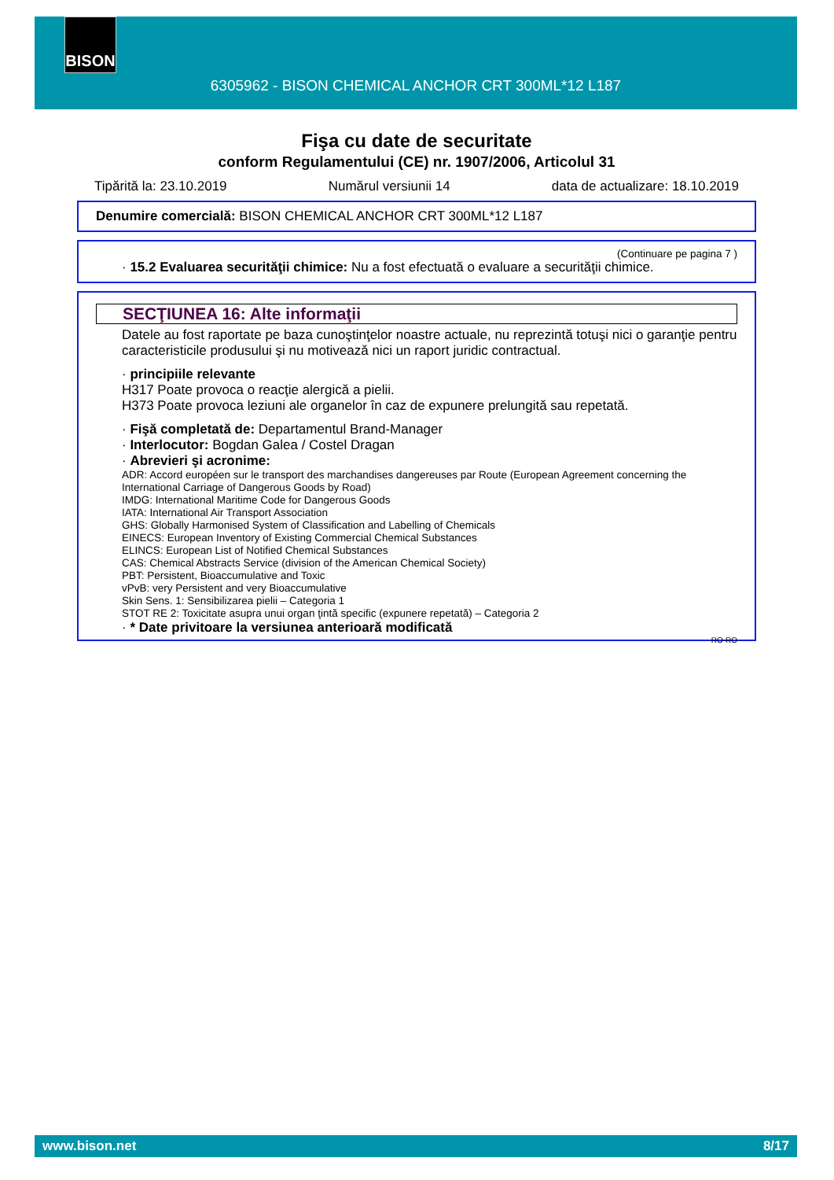BISON
6305962 - BISON CHEMICAL ANCHOR CRT 300ML*12 L187
Fişa cu date de securitate
conform Regulamentului (CE) nr. 1907/2006, Articolul 31
Tipărită la: 23.10.2019 Numărul versiunii 14 data de actualizare: 18.10.2019
Denumire comercială: BISON CHEMICAL ANCHOR CRT 300ML*12 L187
(Continuare pe pagina 7 )
· 15.2 Evaluarea securităţii chimice: Nu a fost efectuată o evaluare a securităţii chimice.
SECŢIUNEA 16: Alte informaţii
Datele au fost raportate pe baza cunoştinţelor noastre actuale, nu reprezintă totuşi nici o garanţie pentru caracteristicile produsului şi nu motivează nici un raport juridic contractual.
· principiile relevante
H317 Poate provoca o reacţie alergică a pielii.
H373 Poate provoca leziuni ale organelor în caz de expunere prelungită sau repetată.
· Fişă completată de: Departamentul Brand-Manager
· Interlocutor: Bogdan Galea / Costel Dragan
· Abrevieri şi acronime:
ADR: Accord européen sur le transport des marchandises dangereuses par Route (European Agreement concerning the International Carriage of Dangerous Goods by Road)
IMDG: International Maritime Code for Dangerous Goods
IATA: International Air Transport Association
GHS: Globally Harmonised System of Classification and Labelling of Chemicals
EINECS: European Inventory of Existing Commercial Chemical Substances
ELINCS: European List of Notified Chemical Substances
CAS: Chemical Abstracts Service (division of the American Chemical Society)
PBT: Persistent, Bioaccumulative and Toxic
vPvB: very Persistent and very Bioaccumulative
Skin Sens. 1: Sensibilizarea pielii – Categoria 1
STOT RE 2: Toxicitate asupra unui organ ţintă specific (expunere repetată) – Categoria 2
· * Date privitoare la versiunea anterioară modificată
RO-RO
www.bison.net 8/17